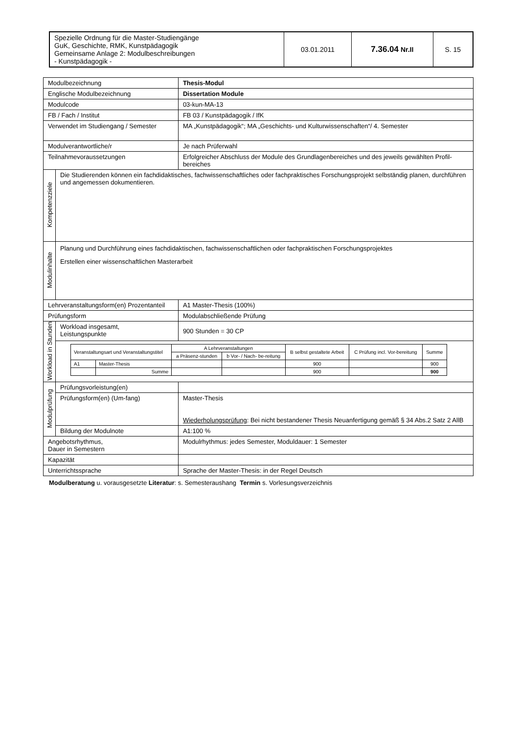| Spezielle Ordnung für die Master-Studiengänge GuK, Geschichte, RMK, Kunstpädagogik Gemeinsame Anlage 2: Modulbeschreibungen - Kunstpädagogik - | 03.01.2011 | 7.36.04 Nr.II | S. 15 |
| Modulbezeichnung | | Thesis-Modul |
| Englische Modulbezeichnung | | Dissertation Module |
| Modulcode | | 03-kun-MA-13 |
| FB / Fach / Institut | | FB 03 / Kunstpädagogik / IfK |
| Verwendet im Studiengang / Semester | | MA „Kunstpädagogik“; MA „Geschichts- und Kulturwissenschaften“/ 4. Semester |
| Modulverantwortliche/r | | Je nach Prüferwahl |
| Teilnahmevoraussetzungen | | Erfolgreicher Abschluss der Module des Grundlagenbereiches und des jeweils gewählten Profil-bereiches |
| Kompetenzziele | Die Studierenden können ein fachdidaktisches, fachwissenschaftliches oder fachpraktisches Forschungsprojekt selbständig planen, durchführen und angemessen dokumentieren. | |
| Modulinhalte | Planung und Durchführung eines fachdidaktischen, fachwissenschaftlichen oder fachpraktischen Forschungsprojektes Erstellen einer wissenschaftlichen Masterarbeit | |
| Lehrveranstaltungsform(en) Prozentanteil | | A1 Master-Thesis (100%) |
| Prüfungsform | | Modulabschließende Prüfung |
| Workload in Stunden | Workload insgesamt, Leistungspunkte | 900 Stunden = 30 CP |
| | / Veranstaltungsart und Veranstaltungstitel / / A Lehrveranstaltungen / / B selbst gestaltete Arbeit / C Prüfung incl. Vor-bereitung / Summe / / / / a Präsenz-stunden / b Vor- / Nach- be-reitung / / / / / A1 / Master-Thesis / / / 900 / / 900 / / / Summe / / / 900 / / 900 / | |
| Modulprüfung | Prüfungsvorleistung(en) | |
| | Prüfungsform(en) (Um-fang) | Master-Thesis Wiederholungsprüfung : Bei nicht bestandener Thesis Neuanfertigung gemäß § 34 Abs.2 Satz 2 AllB |
| | Bildung der Modulnote | A1:100 % |
| Angebotsrhythmus, Dauer in Semestern | | Modulrhythmus: jedes Semester, Moduldauer: 1 Semester |
| Kapazität | | |
| Unterrichtssprache | | Sprache der Master-Thesis: in der Regel Deutsch |
Modulberatung u. vorausgesetzte Literatur: s. Semesteraushang Termin s. Vorlesungsverzeichnis